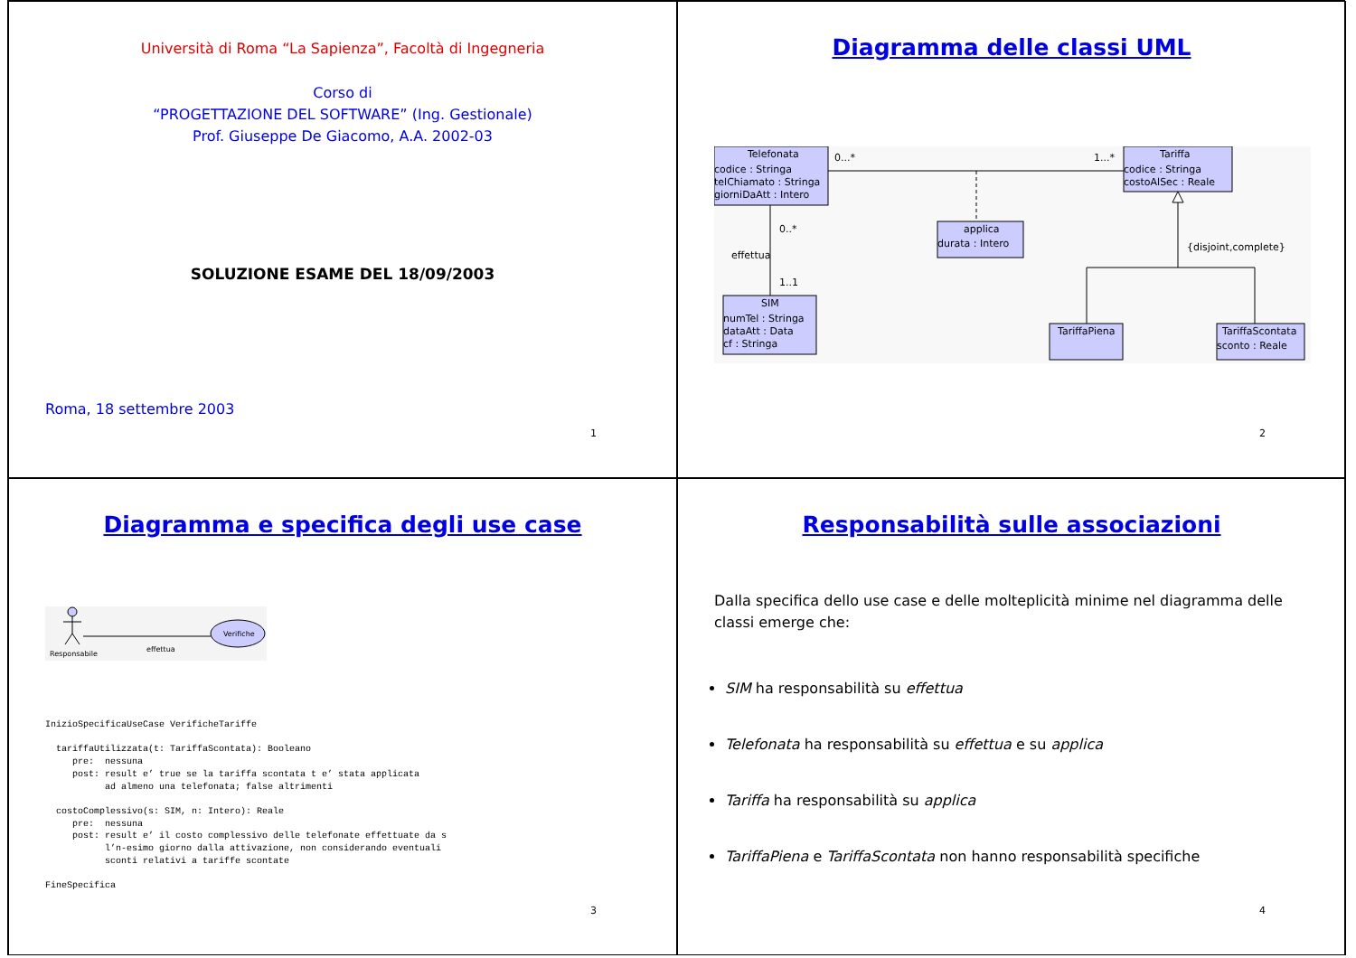Università di Roma “La Sapienza”, Facoltà di Ingegneria
Corso di
“PROGETTAZIONE DEL SOFTWARE” (Ing. Gestionale)
Prof. Giuseppe De Giacomo, A.A. 2002-03
SOLUZIONE ESAME DEL 18/09/2003
Roma, 18 settembre 2003
1
Diagramma delle classi UML
Telefonata
codice : Stringa
telChiamato : Stringa
giorniDaAtt : Intero
0...*
1...*
Tariffa
codice : Stringa
costoAlSec : Reale
0..*
effettua
1..1
{disjoint,complete}
applica
durata : Intero
SIM
numTel : Stringa
dataAtt : Data
cf : Stringa
TariffaPiena
TariffaScontata
sconto : Reale
2
Diagramma e specifica degli use case
Verifiche
Responsabile
effettua
InizioSpecificaUseCase VerificheTariffe

  tariffaUtilizzata(t: TariffaScontata): Booleano
     pre:  nessuna
     post: result e’ true se la tariffa scontata t e’ stata applicata
           ad almeno una telefonata; false altrimenti

  costoComplessivo(s: SIM, n: Intero): Reale
     pre:  nessuna
     post: result e’ il costo complessivo delle telefonate effettuate da s
           l’n-esimo giorno dalla attivazione, non considerando eventuali
           sconti relativi a tariffe scontate

FineSpecifica
3
Responsabilità sulle associazioni
Dalla specifica dello use case e delle molteplicità minime nel diagramma delle classi emerge che:
SIM ha responsabilità su effettua
Telefonata ha responsabilità su effettua e su applica
Tariffa ha responsabilità su applica
TariffaPiena e TariffaScontata non hanno responsabilità specifiche
4